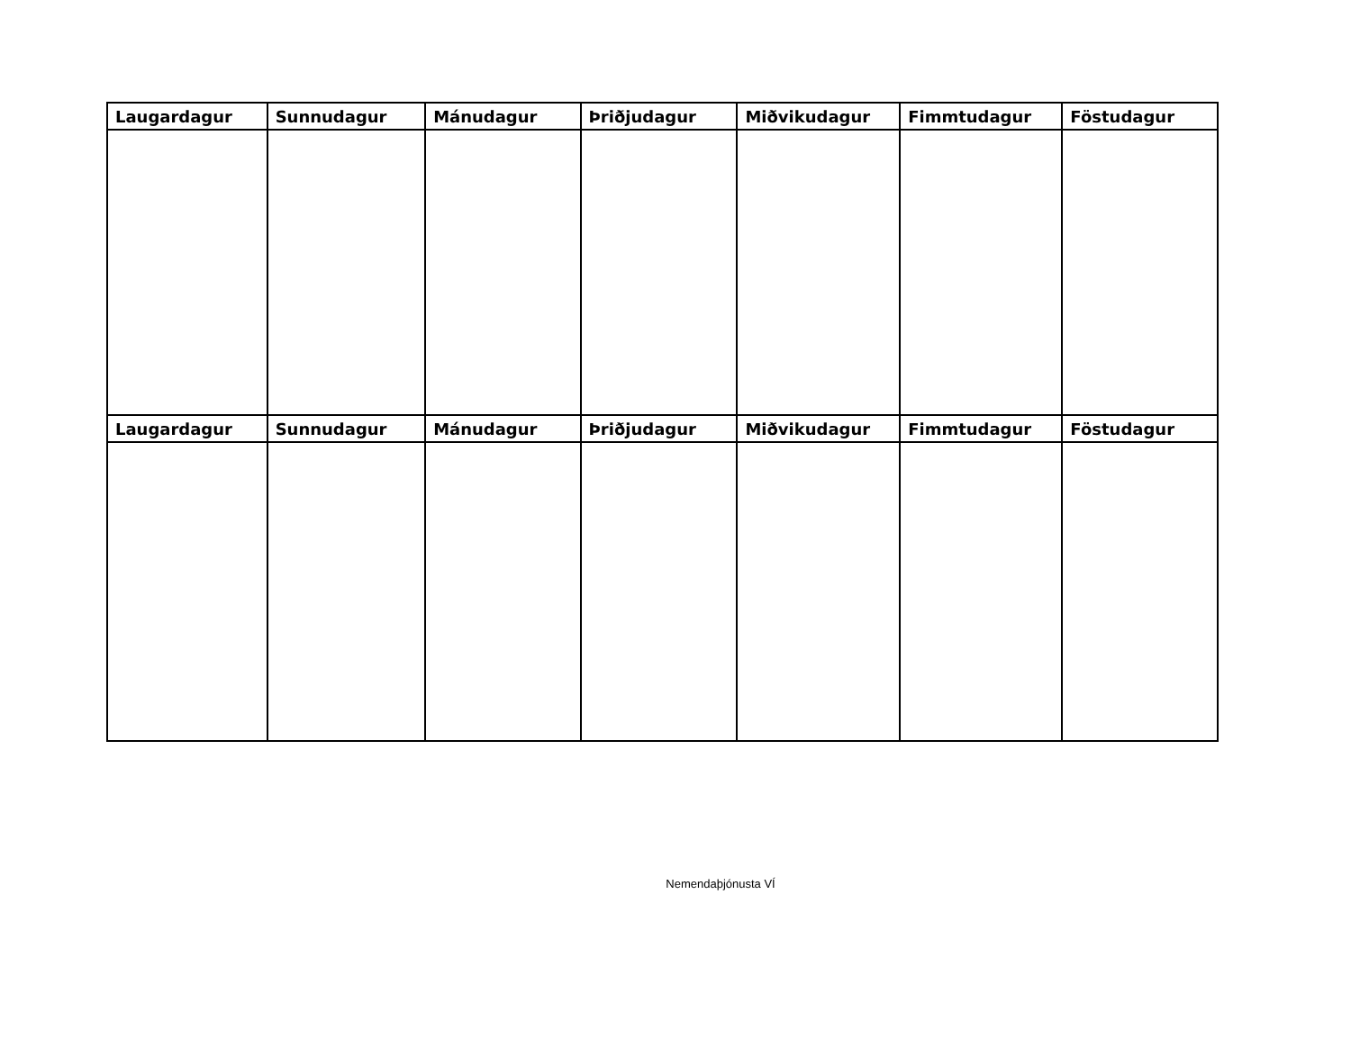| Laugardagur | Sunnudagur | Mánudagur | Þriðjudagur | Miðvikudagur | Fimmtudagur | Föstudagur |
| --- | --- | --- | --- | --- | --- | --- |
| Laugardagur | Sunnudagur | Mánudagur | Þriðjudagur | Miðvikudagur | Fimmtudagur | Föstudagur |
Nemendaþjónusta VÍ